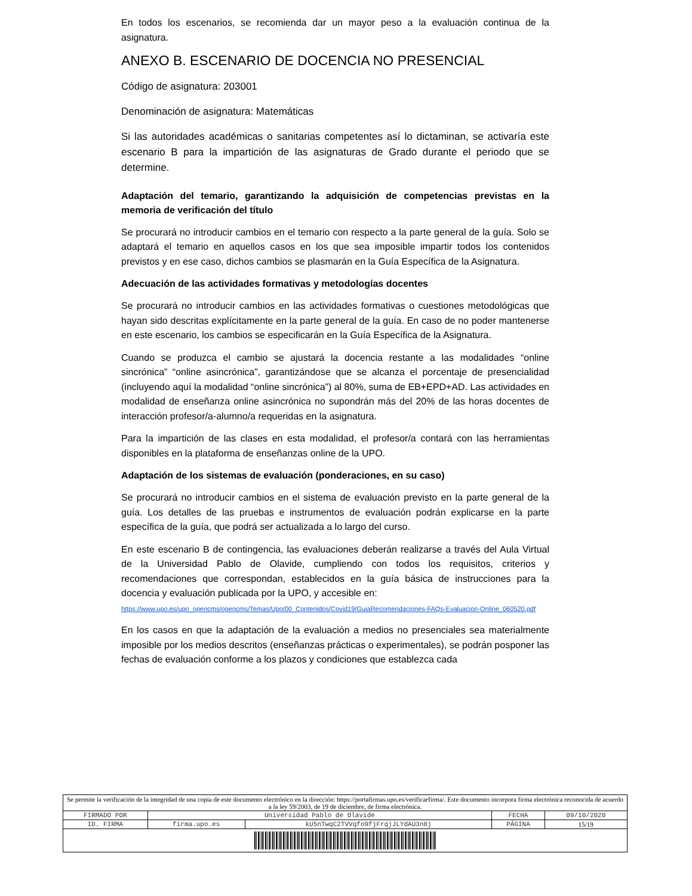En todos los escenarios, se recomienda dar un mayor peso a la evaluación continua de la asignatura.
ANEXO B. ESCENARIO DE DOCENCIA NO PRESENCIAL
Código de asignatura: 203001
Denominación de asignatura: Matemáticas
Si las autoridades académicas o sanitarias competentes así lo dictaminan, se activaría este escenario B para la impartición de las asignaturas de Grado durante el periodo que se determine.
Adaptación del temario, garantizando la adquisición de competencias previstas en la memoria de verificación del título
Se procurará no introducir cambios en el temario con respecto a la parte general de la guía. Solo se adaptará el temario en aquellos casos en los que sea imposible impartir todos los contenidos previstos y en ese caso, dichos cambios se plasmarán en la Guía Específica de la Asignatura.
Adecuación de las actividades formativas y metodologías docentes
Se procurará no introducir cambios en las actividades formativas o cuestiones metodológicas que hayan sido descritas explícitamente en la parte general de la guía. En caso de no poder mantenerse en este escenario, los cambios se especificarán en la Guía Específica de la Asignatura.
Cuando se produzca el cambio se ajustará la docencia restante a las modalidades “online sincrónica” “online asincrónica”, garantizándose que se alcanza el porcentaje de presencialidad (incluyendo aquí la modalidad “online sincrónica”) al 80%, suma de EB+EPD+AD. Las actividades en modalidad de enseñanza online asincrónica no supondrán más del 20% de las horas docentes de interacción profesor/a-alumno/a requeridas en la asignatura.
Para la impartición de las clases en esta modalidad, el profesor/a contará con las herramientas disponibles en la plataforma de enseñanzas online de la UPO.
Adaptación de los sistemas de evaluación (ponderaciones, en su caso)
Se procurará no introducir cambios en el sistema de evaluación previsto en la parte general de la guía. Los detalles de las pruebas e instrumentos de evaluación podrán explicarse en la parte específica de la guía, que podrá ser actualizada a lo largo del curso.
En este escenario B de contingencia, las evaluaciones deberán realizarse a través del Aula Virtual de la Universidad Pablo de Olavide, cumpliendo con todos los requisitos, criterios y recomendaciones que correspondan, establecidos en la guía básica de instrucciones para la docencia y evaluación publicada por la UPO, y accesible en:
https://www.upo.es/upo_opencms/opencms/Temas/Upo/00_Contenidos/Covid19/GuiaRecomendaciones-FAQs-Evaluacion-Online_060520.pdf
En los casos en que la adaptación de la evaluación a medios no presenciales sea materialmente imposible por los medios descritos (enseñanzas prácticas o experimentales), se podrán posponer las fechas de evaluación conforme a los plazos y condiciones que establezca cada
| Se permite la verificación de la integridad de una copia de este documento electrónico en la dirección: https://portafirmas.upo.es/verificarfirma/. Este documento incorpora firma electrónica reconocida de acuerdo a la ley 59/2003, de 19 de diciembre, de firma electrónica. | | | | |
| FIRMADO POR | Universidad Pablo de Olavide | | FECHA | 09/10/2020 |
| ID. FIRMA | firma.upo.es | kU5nTwqC2TVVqfo9fjFrqjJLYdAU3n8j | PÁGINA | 15/19 |